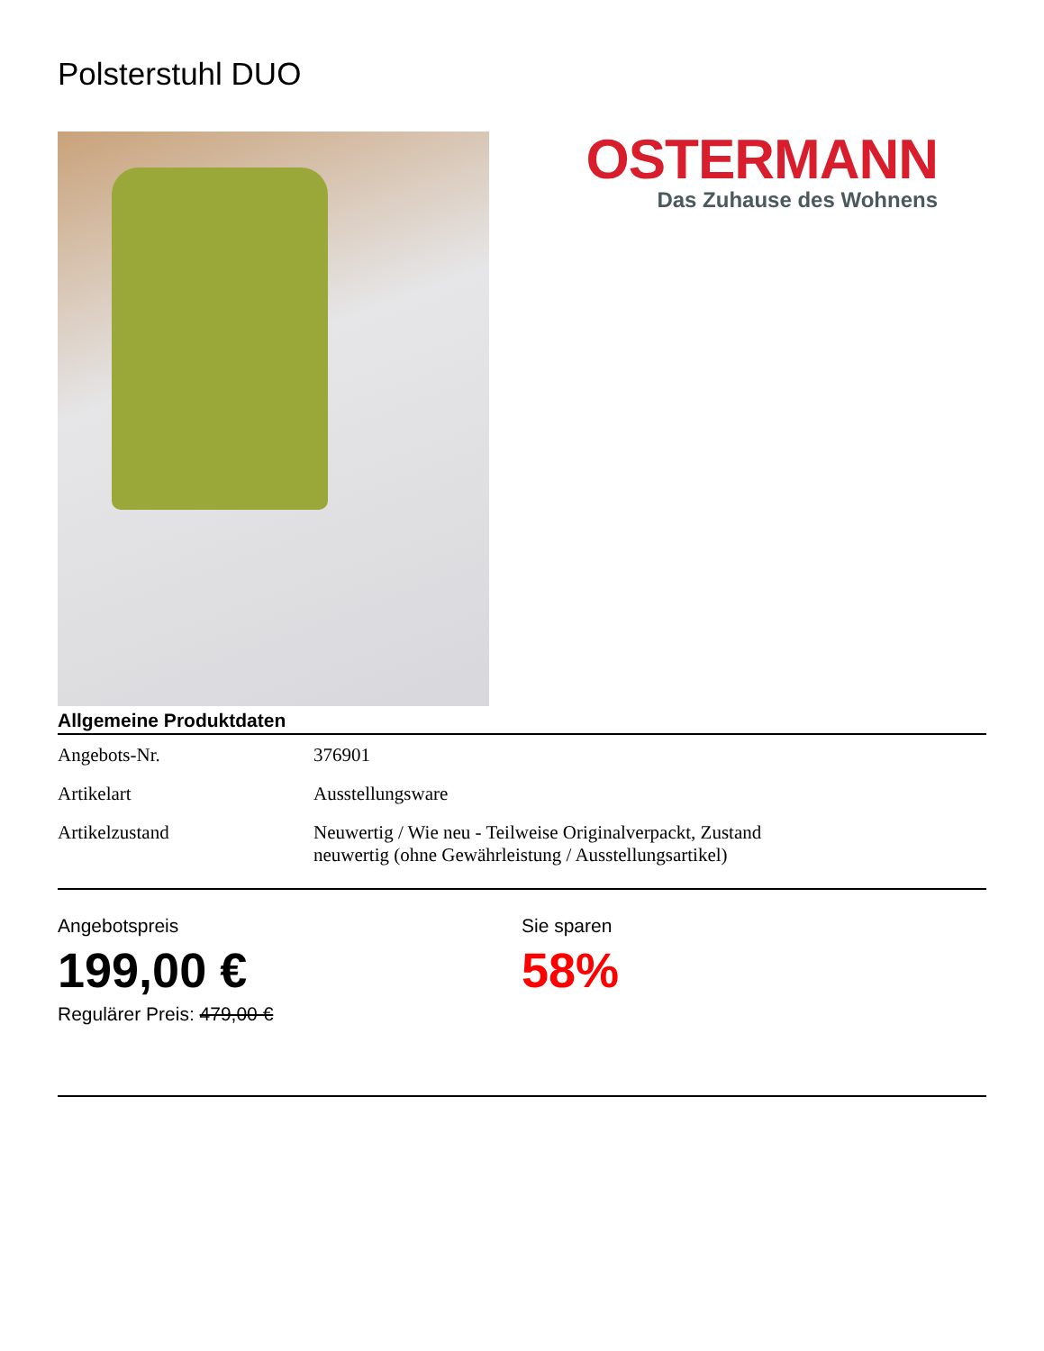Polsterstuhl DUO
OSTERMANN
Das Zuhause des Wohnens
Allgemeine Produktdaten
| Angebots-Nr. | 376901 |
| Artikelart | Ausstellungsware |
| Artikelzustand | Neuwertig / Wie neu - Teilweise Originalverpackt, Zustand neuwertig (ohne Gewährleistung / Ausstellungsartikel) |
Angebotspreis
199,00 €
Regulärer Preis: 479,00 €
Sie sparen
58%